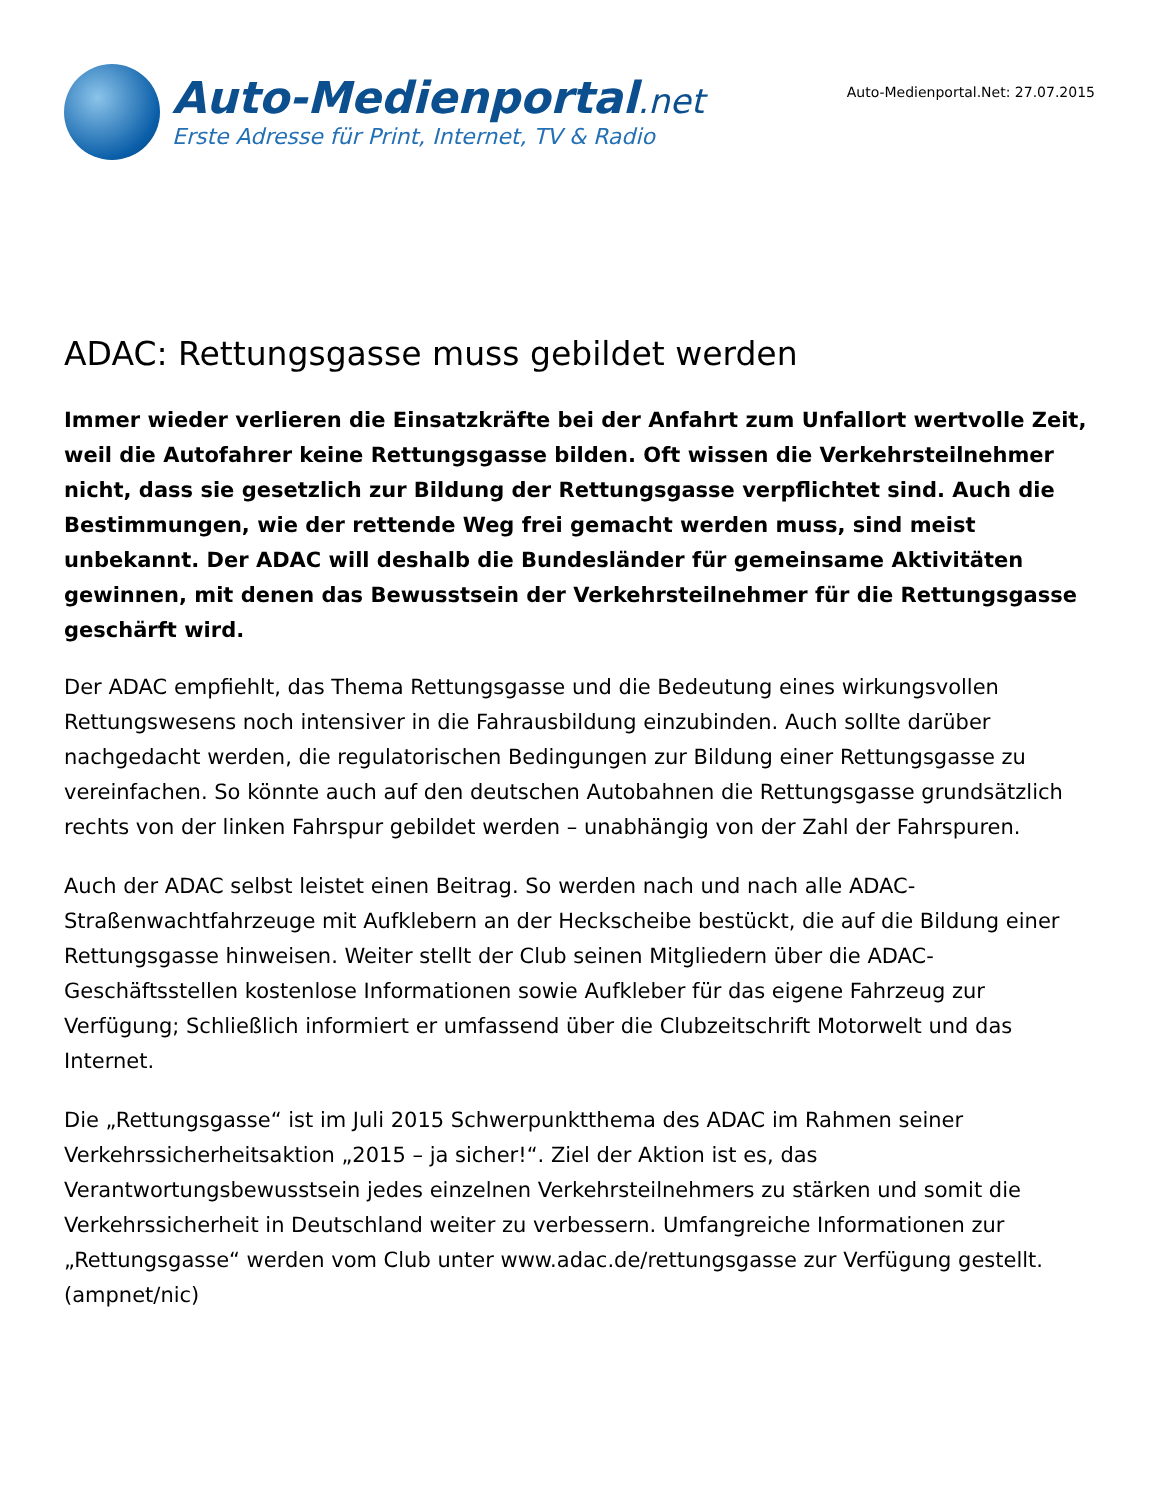Auto-Medienportal.net
Erste Adresse für Print, Internet, TV & Radio
Auto-Medienportal.Net: 27.07.2015
ADAC: Rettungsgasse muss gebildet werden
Immer wieder verlieren die Einsatzkräfte bei der Anfahrt zum Unfallort wertvolle Zeit, weil die Autofahrer keine Rettungsgasse bilden. Oft wissen die Verkehrsteilnehmer nicht, dass sie gesetzlich zur Bildung der Rettungsgasse verpflichtet sind. Auch die Bestimmungen, wie der rettende Weg frei gemacht werden muss, sind meist unbekannt. Der ADAC will deshalb die Bundesländer für gemeinsame Aktivitäten gewinnen, mit denen das Bewusstsein der Verkehrsteilnehmer für die Rettungsgasse geschärft wird.
Der ADAC empfiehlt, das Thema Rettungsgasse und die Bedeutung eines wirkungsvollen Rettungswesens noch intensiver in die Fahrausbildung einzubinden. Auch sollte darüber nachgedacht werden, die regulatorischen Bedingungen zur Bildung einer Rettungsgasse zu vereinfachen. So könnte auch auf den deutschen Autobahnen die Rettungsgasse grundsätzlich rechts von der linken Fahrspur gebildet werden – unabhängig von der Zahl der Fahrspuren.
Auch der ADAC selbst leistet einen Beitrag. So werden nach und nach alle ADAC-Straßenwachtfahrzeuge mit Aufklebern an der Heckscheibe bestückt, die auf die Bildung einer Rettungsgasse hinweisen. Weiter stellt der Club seinen Mitgliedern über die ADAC-Geschäftsstellen kostenlose Informationen sowie Aufkleber für das eigene Fahrzeug zur Verfügung; Schließlich informiert er umfassend über die Clubzeitschrift Motorwelt und das Internet.
Die „Rettungsgasse“ ist im Juli 2015 Schwerpunktthema des ADAC im Rahmen seiner Verkehrssicherheitsaktion „2015 – ja sicher!“. Ziel der Aktion ist es, das Verantwortungsbewusstsein jedes einzelnen Verkehrsteilnehmers zu stärken und somit die Verkehrssicherheit in Deutschland weiter zu verbessern. Umfangreiche Informationen zur „Rettungsgasse“ werden vom Club unter www.adac.de/rettungsgasse zur Verfügung gestellt. (ampnet/nic)